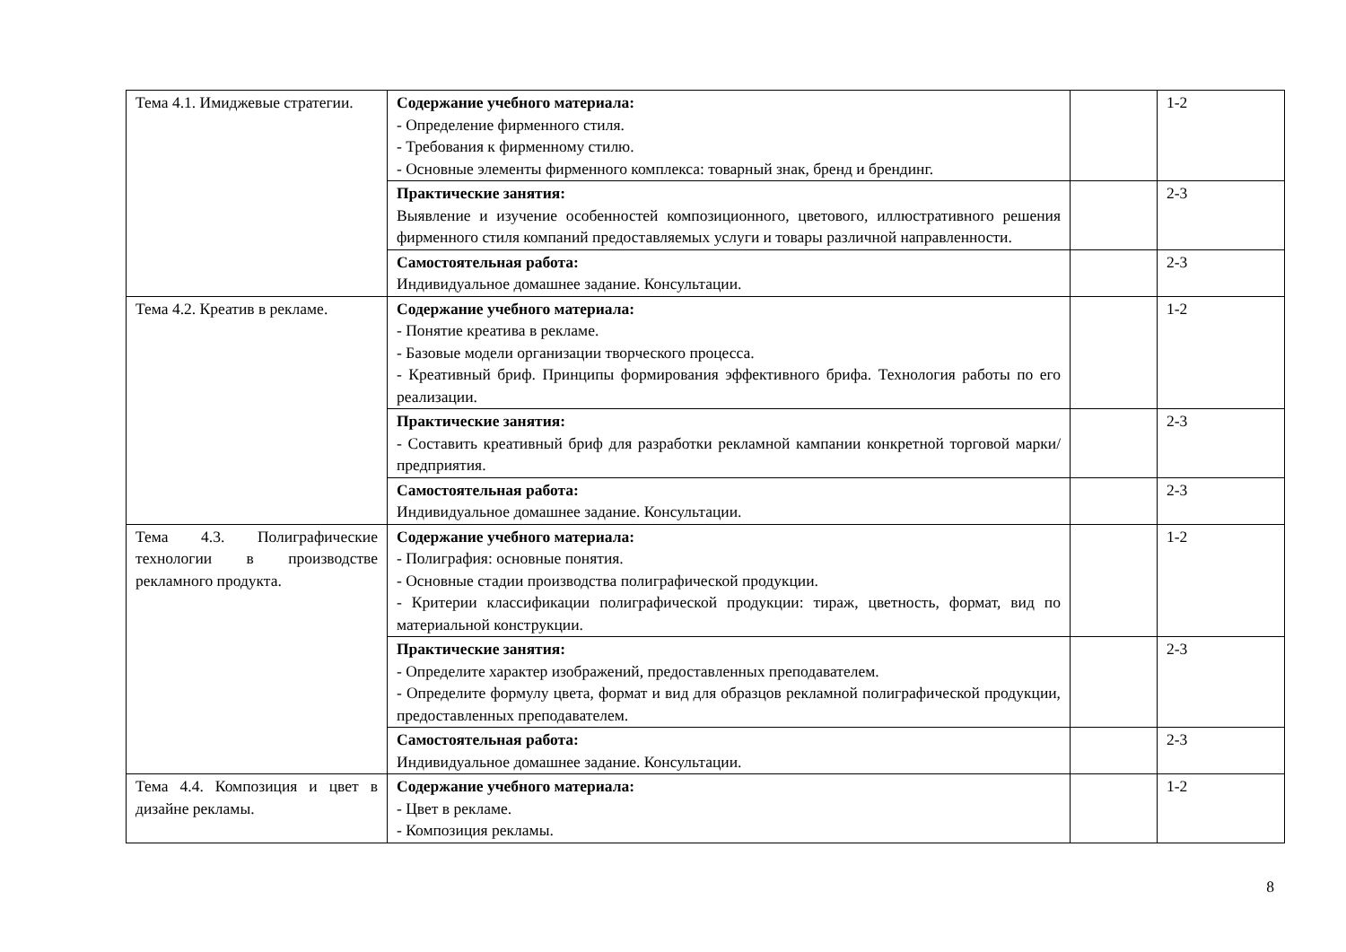| Тема 4.1. Имиджевые стратегии. | Содержание учебного материала: - Определение фирменного стиля. - Требования к фирменному стилю. - Основные элементы фирменного комплекса: товарный знак, бренд и брендинг. | | 1-2 |
| | Практические занятия: Выявление и изучение особенностей композиционного, цветового, иллюстративного решения фирменного стиля компаний предоставляемых услуги и товары различной направленности. | | 2-3 |
| | Самостоятельная работа: Индивидуальное домашнее задание. Консультации. | | 2-3 |
| Тема 4.2. Креатив в рекламе. | Содержание учебного материала: - Понятие креатива в рекламе. - Базовые модели организации творческого процесса. - Креативный бриф. Принципы формирования эффективного брифа. Технология работы по его реализации. | | 1-2 |
| | Практические занятия: - Составить креативный бриф для разработки рекламной кампании конкретной торговой марки/предприятия. | | 2-3 |
| | Самостоятельная работа: Индивидуальное домашнее задание. Консультации. | | 2-3 |
| Тема 4.3. Полиграфические технологии в производстве рекламного продукта. | Содержание учебного материала: - Полиграфия: основные понятия. - Основные стадии производства полиграфической продукции. - Критерии классификации полиграфической продукции: тираж, цветность, формат, вид по материальной конструкции. | | 1-2 |
| | Практические занятия: - Определите характер изображений, предоставленных преподавателем. - Определите формулу цвета, формат и вид для образцов рекламной полиграфической продукции, предоставленных преподавателем. | | 2-3 |
| | Самостоятельная работа: Индивидуальное домашнее задание. Консультации. | | 2-3 |
| Тема 4.4. Композиция и цвет в дизайне рекламы. | Содержание учебного материала: - Цвет в рекламе. - Композиция рекламы. | | 1-2 |
8